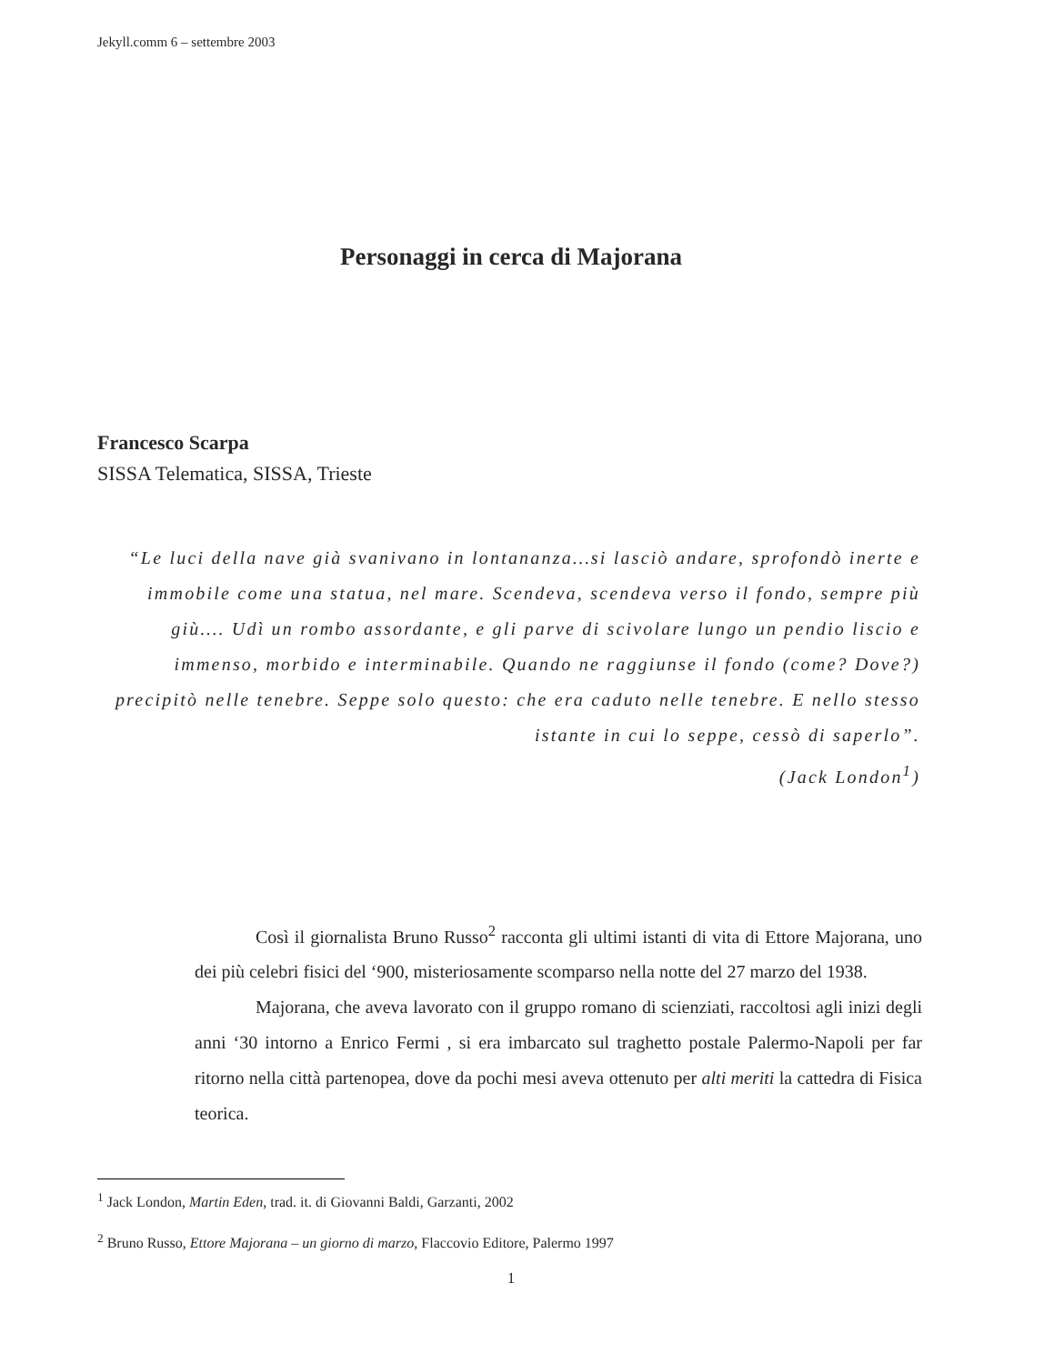Jekyll.comm 6 – settembre 2003
Personaggi in cerca di Majorana
Francesco Scarpa
SISSA Telematica, SISSA, Trieste
“Le luci della nave già svanivano in lontananza…si lasciò andare, sprofondò inerte e immobile come una statua, nel mare. Scendeva, scendeva verso il fondo, sempre più giù…. Udì un rombo assordante, e gli parve di scivolare lungo un pendio liscio e immenso, morbido e interminabile. Quando ne raggiunse il fondo (come? Dove?) precipitò nelle tenebre. Seppe solo questo: che era caduto nelle tenebre. E nello stesso istante in cui lo seppe, cessò di saperlo”.
(Jack London<sup>1</sup>)
Così il giornalista Bruno Russo<sup>2</sup> racconta gli ultimi istanti di vita di Ettore Majorana, uno dei più celebri fisici del ‘900, misteriosamente scomparso nella notte del 27 marzo del 1938.
Majorana, che aveva lavorato con il gruppo romano di scienziati, raccoltosi agli inizi degli anni ‘30 intorno a Enrico Fermi , si era imbarcato sul traghetto postale Palermo-Napoli per far ritorno nella città partenopea, dove da pochi mesi aveva ottenuto per alti meriti la cattedra di Fisica teorica.
<sup>1</sup> Jack London, Martin Eden, trad. it. di Giovanni Baldi, Garzanti, 2002
<sup>2</sup> Bruno Russo, Ettore Majorana – un giorno di marzo, Flaccovio Editore, Palermo 1997
1